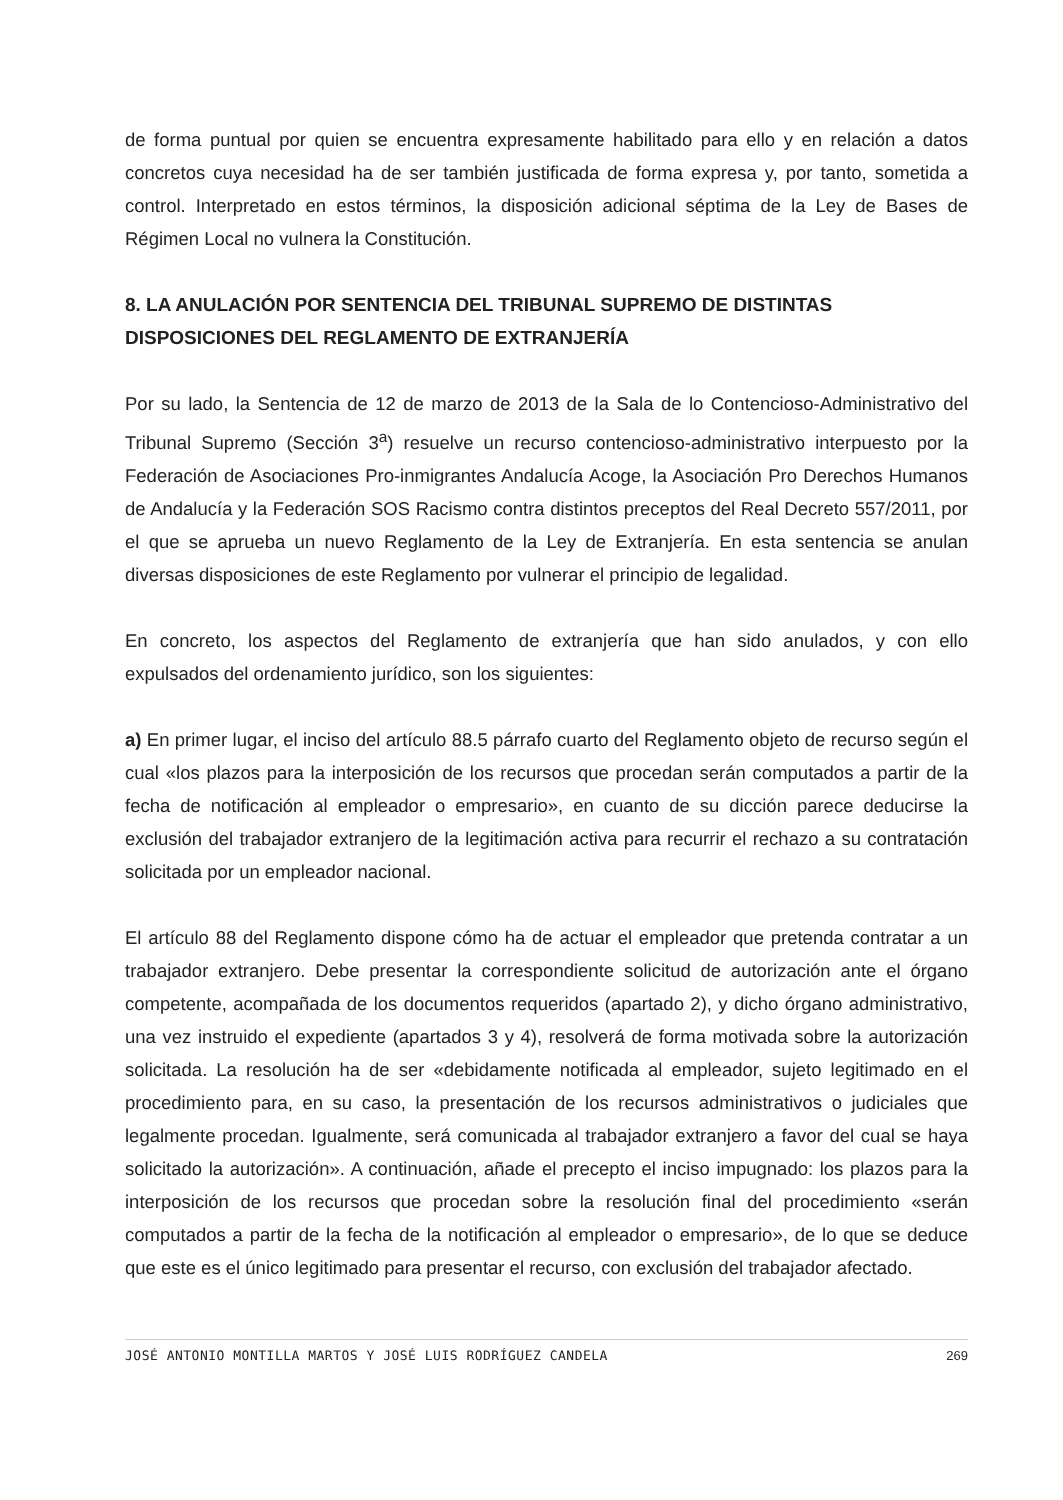de forma puntual por quien se encuentra expresamente habilitado para ello y en relación a datos concretos cuya necesidad ha de ser también justificada de forma expresa y, por tanto, sometida a control. Interpretado en estos términos, la disposición adicional séptima de la Ley de Bases de Régimen Local no vulnera la Constitución.
8. LA ANULACIÓN POR SENTENCIA DEL TRIBUNAL SUPREMO DE DISTINTAS DISPOSICIONES DEL REGLAMENTO DE EXTRANJERÍA
Por su lado, la Sentencia de 12 de marzo de 2013 de la Sala de lo Contencioso-Administrativo del Tribunal Supremo (Sección 3<sup>a</sup>) resuelve un recurso contencioso-administrativo interpuesto por la Federación de Asociaciones Pro-inmigrantes Andalucía Acoge, la Asociación Pro Derechos Humanos de Andalucía y la Federación SOS Racismo contra distintos preceptos del Real Decreto 557/2011, por el que se aprueba un nuevo Reglamento de la Ley de Extranjería. En esta sentencia se anulan diversas disposiciones de este Reglamento por vulnerar el principio de legalidad.
En concreto, los aspectos del Reglamento de extranjería que han sido anulados, y con ello expulsados del ordenamiento jurídico, son los siguientes:
a) En primer lugar, el inciso del artículo 88.5 párrafo cuarto del Reglamento objeto de recurso según el cual «los plazos para la interposición de los recursos que procedan serán computados a partir de la fecha de notificación al empleador o empresario», en cuanto de su dicción parece deducirse la exclusión del trabajador extranjero de la legitimación activa para recurrir el rechazo a su contratación solicitada por un empleador nacional.
El artículo 88 del Reglamento dispone cómo ha de actuar el empleador que pretenda contratar a un trabajador extranjero. Debe presentar la correspondiente solicitud de autorización ante el órgano competente, acompañada de los documentos requeridos (apartado 2), y dicho órgano administrativo, una vez instruido el expediente (apartados 3 y 4), resolverá de forma motivada sobre la autorización solicitada. La resolución ha de ser «debidamente notificada al empleador, sujeto legitimado en el procedimiento para, en su caso, la presentación de los recursos administrativos o judiciales que legalmente procedan. Igualmente, será comunicada al trabajador extranjero a favor del cual se haya solicitado la autorización». A continuación, añade el precepto el inciso impugnado: los plazos para la interposición de los recursos que procedan sobre la resolución final del procedimiento «serán computados a partir de la fecha de la notificación al empleador o empresario», de lo que se deduce que este es el único legitimado para presentar el recurso, con exclusión del trabajador afectado.
JOSÉ ANTONIO MONTILLA MARTOS Y JOSÉ LUIS RODRÍGUEZ CANDELA 269